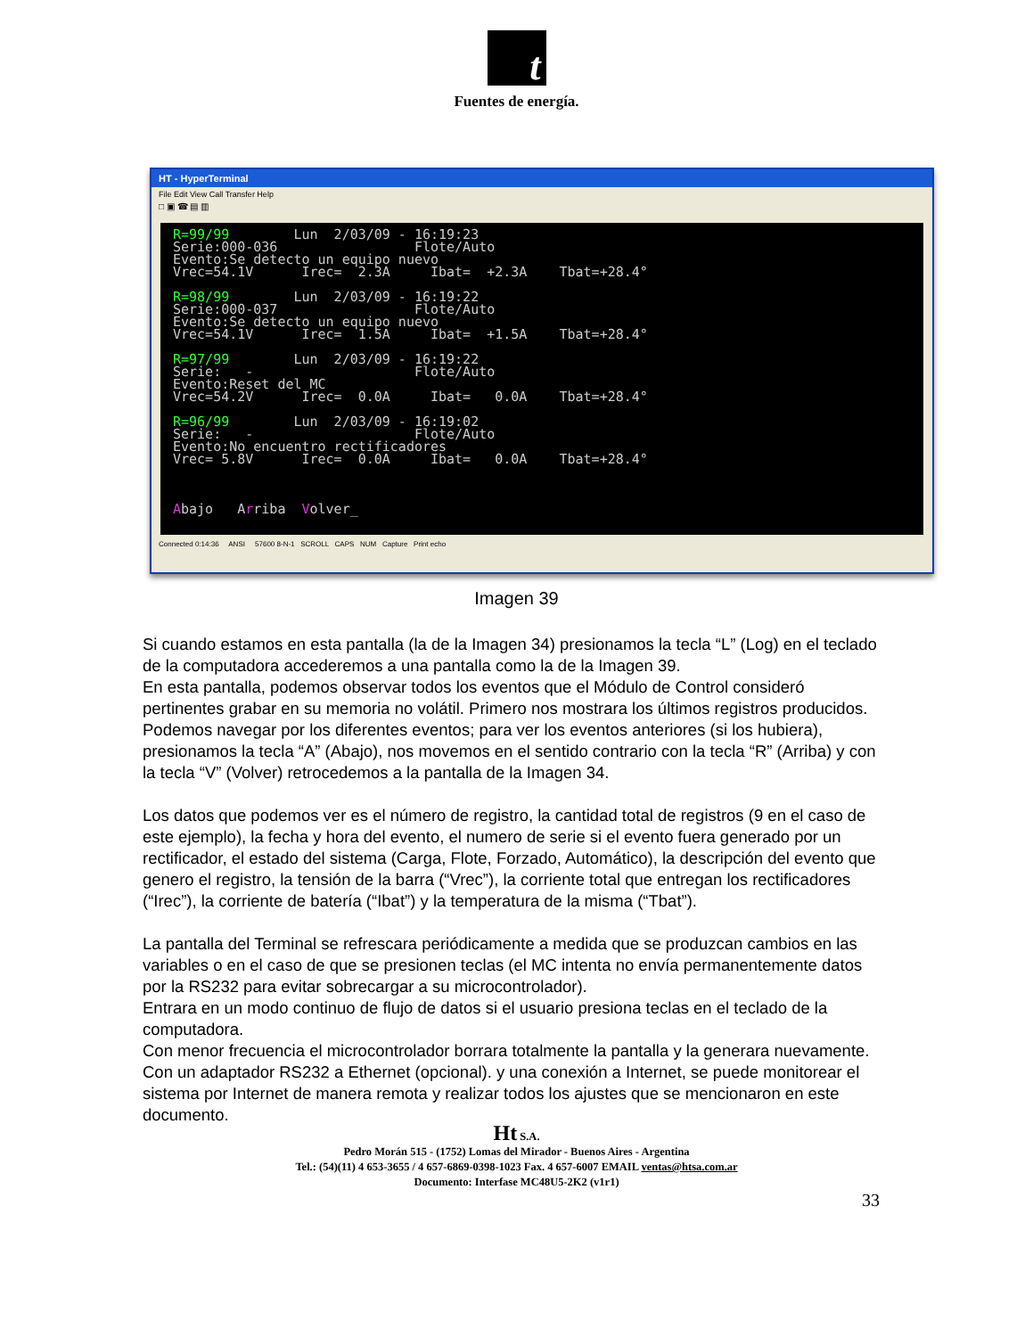t
Fuentes de energía.
HT - HyperTerminal
File Edit View Call Transfer Help
□ ▣ ☎ ▤ ▥
R=99/99 Lun 2/03/09 - 16:19:23 Serie:000-036 Flote/Auto Evento:Se detecto un equipo nuevo Vrec=54.1V Irec= 2.3A Ibat= +2.3A Tbat=+28.4° R=98/99 Lun 2/03/09 - 16:19:22 Serie:000-037 Flote/Auto Evento:Se detecto un equipo nuevo Vrec=54.1V Irec= 1.5A Ibat= +1.5A Tbat=+28.4° R=97/99 Lun 2/03/09 - 16:19:22 Serie: - Flote/Auto Evento:Reset del MC Vrec=54.2V Irec= 0.0A Ibat= 0.0A Tbat=+28.4° R=96/99 Lun 2/03/09 - 16:19:02 Serie: - Flote/Auto Evento:No encuentro rectificadores Vrec= 5.8V Irec= 0.0A Ibat= 0.0A Tbat=+28.4° Abajo Arriba Volver_
Connected 0:14:36 ANSI 57600 8-N-1 SCROLL CAPS NUM Capture Print echo
Imagen 39
Si cuando estamos en esta pantalla (la de la Imagen 34) presionamos la tecla “L” (Log) en el teclado de la computadora accederemos a una pantalla como la de la Imagen 39.
En esta pantalla, podemos observar todos los eventos que el Módulo de Control consideró pertinentes grabar en su memoria no volátil. Primero nos mostrara los últimos registros producidos. Podemos navegar por los diferentes eventos; para ver los eventos anteriores (si los hubiera), presionamos la tecla “A” (Abajo), nos movemos en el sentido contrario con la tecla “R” (Arriba) y con la tecla “V” (Volver) retrocedemos a la pantalla de la Imagen 34.
Los datos que podemos ver es el número de registro, la cantidad total de registros (9 en el caso de este ejemplo), la fecha y hora del evento, el numero de serie si el evento fuera generado por un rectificador, el estado del sistema (Carga, Flote, Forzado, Automático), la descripción del evento que genero el registro, la tensión de la barra (“Vrec”), la corriente total que entregan los rectificadores (“Irec”), la corriente de batería (“Ibat”) y la temperatura de la misma (“Tbat”).
La pantalla del Terminal se refrescara periódicamente a medida que se produzcan cambios en las variables o en el caso de que se presionen teclas (el MC intenta no envía permanentemente datos por la RS232 para evitar sobrecargar a su microcontrolador).
Entrara en un modo continuo de flujo de datos si el usuario presiona teclas en el teclado de la computadora.
Con menor frecuencia el microcontrolador borrara totalmente la pantalla y la generara nuevamente.
Con un adaptador RS232 a Ethernet (opcional). y una conexión a Internet, se puede monitorear el sistema por Internet de manera remota y realizar todos los ajustes que se mencionaron en este documento.
Ht S.A.
Pedro Morán 515 - (1752) Lomas del Mirador - Buenos Aires - Argentina
Tel.: (54)(11) 4 653-3655 / 4 657-6869-0398-1023 Fax. 4 657-6007 EMAIL ventas@htsa.com.ar
Documento: Interfase MC48U5-2K2 (v1r1)
33